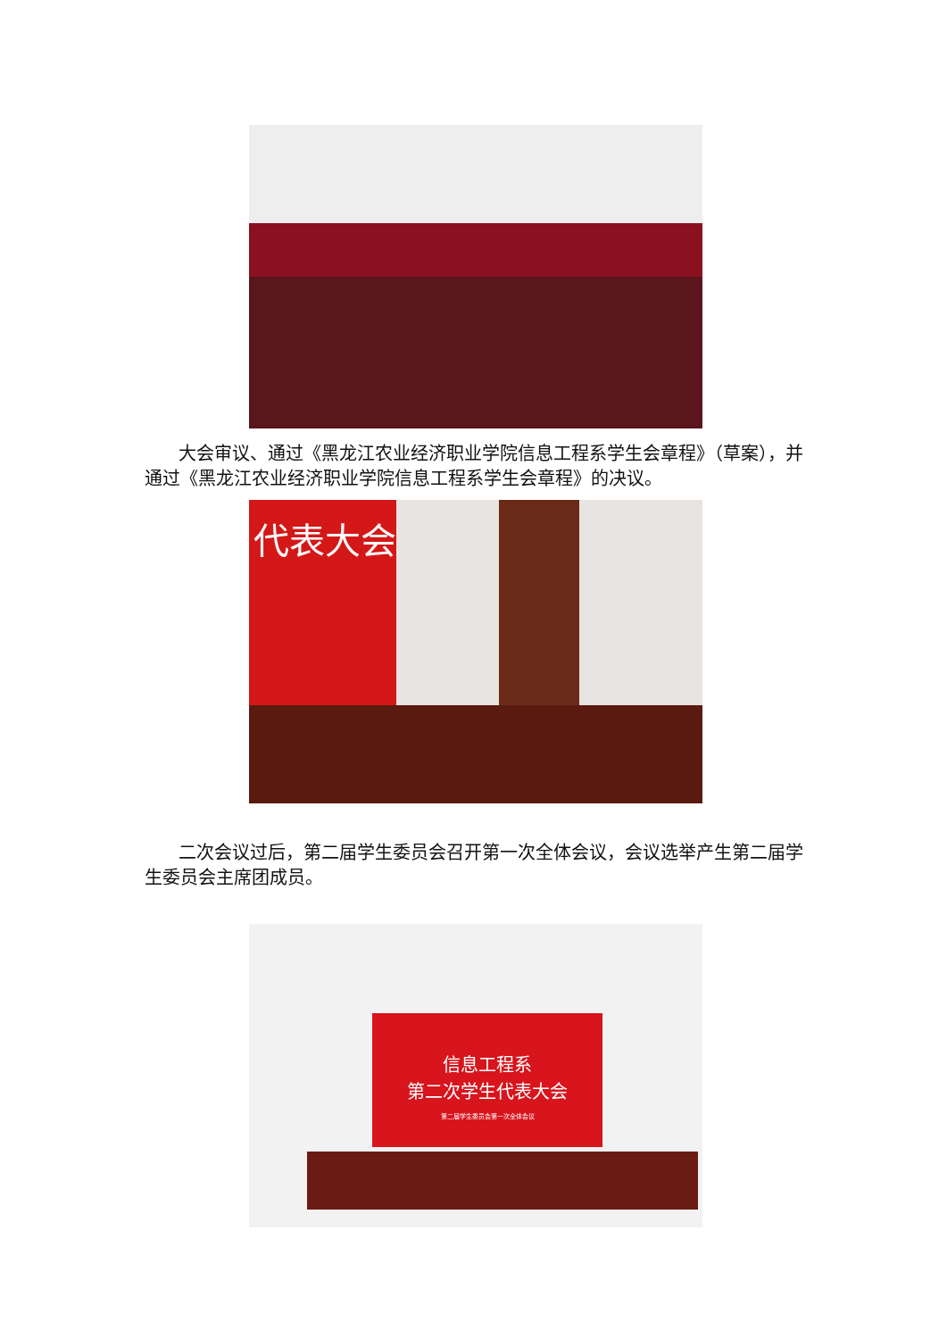大会审议、通过《黑龙江农业经济职业学院信息工程系学生会章程》（草案），并通过《黑龙江农业经济职业学院信息工程系学生会章程》的决议。
代表大会
二次会议过后，第二届学生委员会召开第一次全体会议，会议选举产生第二届学生委员会主席团成员。
信息工程系
第二次学生代表大会
第二届学生委员会第一次全体会议